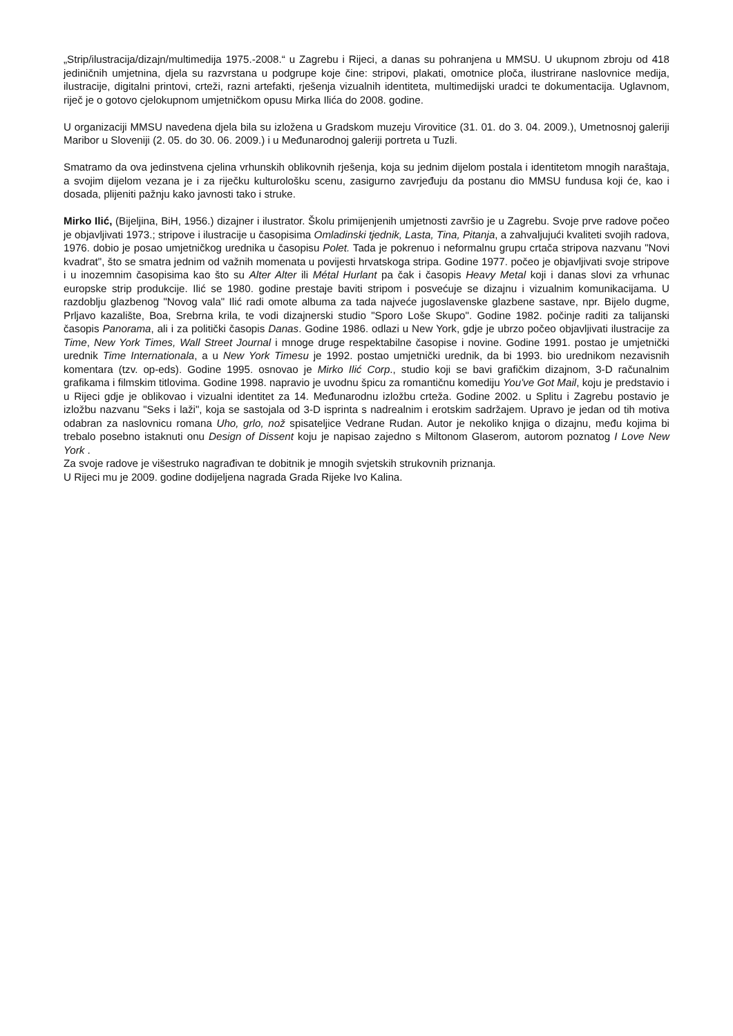„Strip/ilustracija/dizajn/multimedija 1975.-2008.“ u Zagrebu i Rijeci, a danas su pohranjena u MMSU. U ukupnom zbroju od 418 jediničnih umjetnina, djela su razvrstana u podgrupe koje čine: stripovi, plakati, omotnice ploča, ilustrirane naslovnice medija, ilustracije, digitalni printovi, crteži, razni artefakti, rješenja vizualnih identiteta, multimedijski uradci te dokumentacija. Uglavnom, riječ je o gotovo cjelokupnom umjetničkom opusu Mirka Ilića do 2008. godine.
U organizaciji MMSU navedena djela bila su izložena u Gradskom muzeju Virovitice (31. 01. do 3. 04. 2009.), Umetnosnoj galeriji Maribor u Sloveniji (2. 05. do 30. 06. 2009.) i u Međunarodnoj galeriji portreta u Tuzli.
Smatramo da ova jedinstvena cjelina vrhunskih oblikovnih rješenja, koja su jednim dijelom postala i identitetom mnogih naraštaja, a svojim dijelom vezana je i za riječku kulturološku scenu, zasigurno zavrjeđuju da postanu dio MMSU fundusa koji će, kao i dosada, plijeniti pažnju kako javnosti tako i struke.
Mirko Ilić, (Bijeljina, BiH, 1956.) dizajner i ilustrator. Školu primijenjenih umjetnosti završio je u Zagrebu. Svoje prve radove počeo je objavljivati 1973.; stripove i ilustracije u časopisima Omladinski tjednik, Lasta, Tina, Pitanja, a zahvaljujući kvaliteti svojih radova, 1976. dobio je posao umjetničkog urednika u časopisu Polet. Tada je pokrenuo i neformalnu grupu crtača stripova nazvanu "Novi kvadrat", što se smatra jednim od važnih momenata u povijesti hrvatskoga stripa. Godine 1977. počeo je objavljivati svoje stripove i u inozemnim časopisima kao što su Alter Alter ili Métal Hurlant pa čak i časopis Heavy Metal koji i danas slovi za vrhunac europske strip produkcije. Ilić se 1980. godine prestaje baviti stripom i posvećuje se dizajnu i vizualnim komunikacijama. U razdoblju glazbenog "Novog vala" Ilić radi omote albuma za tada najveće jugoslavenske glazbene sastave, npr. Bijelo dugme, Prljavo kazalište, Boa, Srebrna krila, te vodi dizajnerski studio "Sporo Loše Skupo". Godine 1982. počinje raditi za talijanski časopis Panorama, ali i za politički časopis Danas. Godine 1986. odlazi u New York, gdje je ubrzo počeo objavljivati ilustracije za Time, New York Times, Wall Street Journal i mnoge druge respektabilne časopise i novine. Godine 1991. postao je umjetnički urednik Time Internationala, a u New York Timesu je 1992. postao umjetnički urednik, da bi 1993. bio urednikom nezavisnih komentara (tzv. op-eds). Godine 1995. osnovao je Mirko Ilić Corp., studio koji se bavi grafičkim dizajnom, 3-D računalnim grafikama i filmskim titlovima. Godine 1998. napravio je uvodnu špicu za romantičnu komediju You've Got Mail, koju je predstavio i u Rijeci gdje je oblikovao i vizualni identitet za 14. Međunarodnu izložbu crteža. Godine 2002. u Splitu i Zagrebu postavio je izložbu nazvanu "Seks i laži", koja se sastojala od 3-D isprinta s nadrealnim i erotskim sadržajem. Upravo je jedan od tih motiva odabran za naslovnicu romana Uho, grlo, nož spisateljice Vedrane Rudan. Autor je nekoliko knjiga o dizajnu, među kojima bi trebalo posebno istaknuti onu Design of Dissent koju je napisao zajedno s Miltonom Glaserom, autorom poznatog I Love New York .
Za svoje radove je višestruko nagrađivan te dobitnik je mnogih svjetskih strukovnih priznanja.
U Rijeci mu je 2009. godine dodijeljena nagrada Grada Rijeke Ivo Kalina.